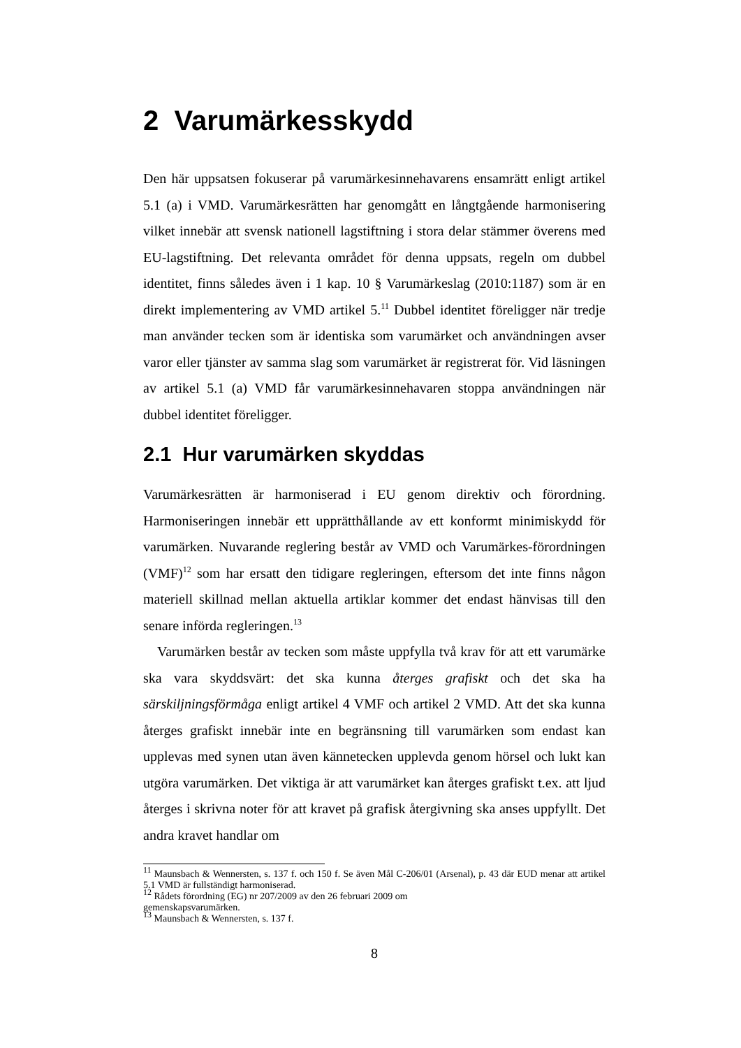2 Varumärkesskydd
Den här uppsatsen fokuserar på varumärkesinnehavarens ensamrätt enligt artikel 5.1 (a) i VMD. Varumärkesrätten har genomgått en långtgående harmonisering vilket innebär att svensk nationell lagstiftning i stora delar stämmer överens med EU-lagstiftning. Det relevanta området för denna uppsats, regeln om dubbel identitet, finns således även i 1 kap. 10 § Varumärkeslag (2010:1187) som är en direkt implementering av VMD artikel 5.<sup>11</sup> Dubbel identitet föreligger när tredje man använder tecken som är identiska som varumärket och användningen avser varor eller tjänster av samma slag som varumärket är registrerat för. Vid läsningen av artikel 5.1 (a) VMD får varumärkesinnehavaren stoppa användningen när dubbel identitet föreligger.
2.1 Hur varumärken skyddas
Varumärkesrätten är harmoniserad i EU genom direktiv och förordning. Harmoniseringen innebär ett upprätthållande av ett konformt minimiskydd för varumärken. Nuvarande reglering består av VMD och Varumärkes-förordningen (VMF)<sup>12</sup> som har ersatt den tidigare regleringen, eftersom det inte finns någon materiell skillnad mellan aktuella artiklar kommer det endast hänvisas till den senare införda regleringen.<sup>13</sup>
Varumärken består av tecken som måste uppfylla två krav för att ett varumärke ska vara skyddsvärt: det ska kunna återges grafiskt och det ska ha särskiljningsförmåga enligt artikel 4 VMF och artikel 2 VMD. Att det ska kunna återges grafiskt innebär inte en begränsning till varumärken som endast kan upplevas med synen utan även kännetecken upplevda genom hörsel och lukt kan utgöra varumärken. Det viktiga är att varumärket kan återges grafiskt t.ex. att ljud återges i skrivna noter för att kravet på grafisk återgivning ska anses uppfyllt. Det andra kravet handlar om
<sup>11</sup> Maunsbach & Wennersten, s. 137 f. och 150 f. Se även Mål C-206/01 (Arsenal), p. 43 där EUD menar att artikel 5.1 VMD är fullständigt harmoniserad.
<sup>12</sup> Rådets förordning (EG) nr 207/2009 av den 26 februari 2009 om
gemenskapsvarumärken.
<sup>13</sup> Maunsbach & Wennersten, s. 137 f.
8